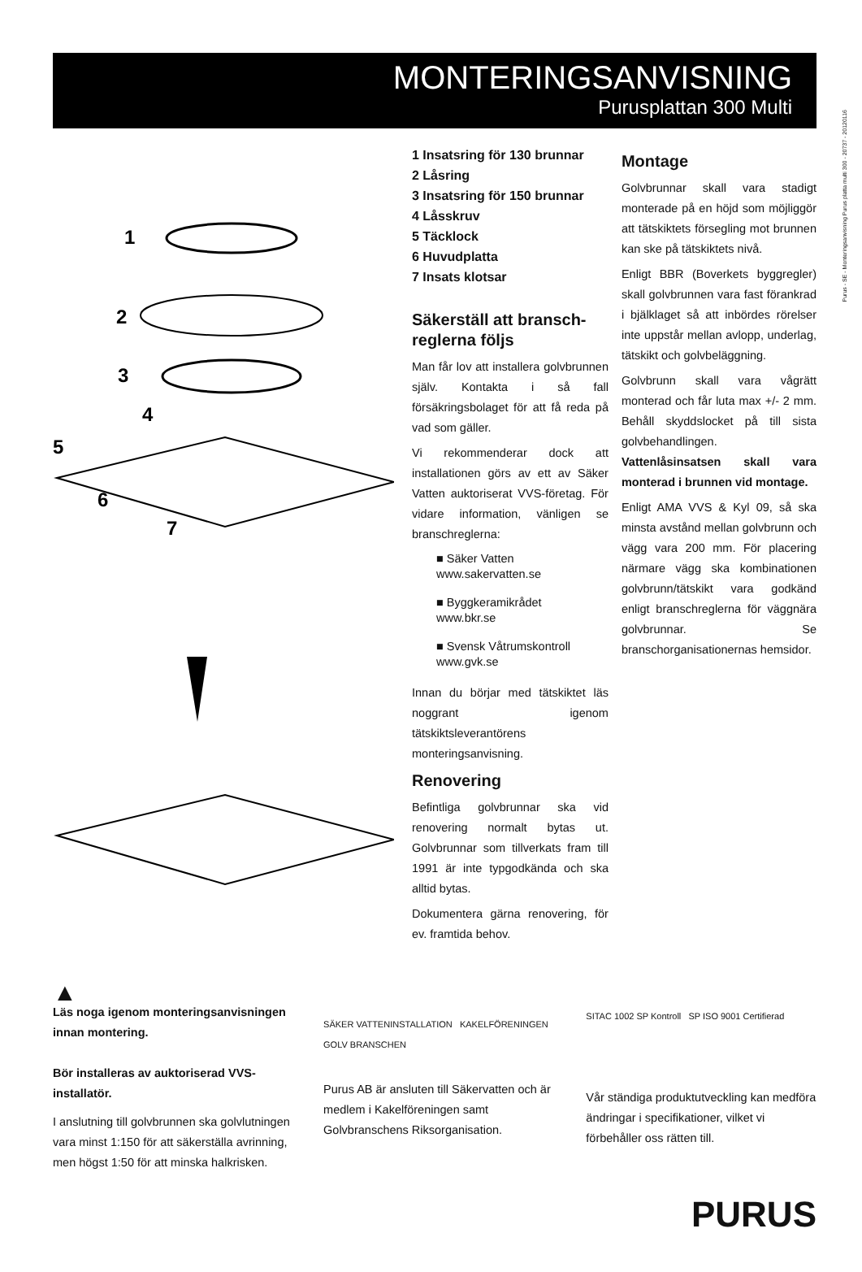Purus - SE - Monteringsanvisning Purus platta multi 300 - 20737 - 20120116
MONTERINGSANVISNING
Purusplattan 300 Multi
1
2
3
4
5
6
7
1 Insatsring för 130 brunnar
2 Låsring
3 Insatsring för 150 brunnar
4 Låsskruv
5 Täcklock
6 Huvudplatta
7 Insats klotsar
Säkerställ att bransch-reglerna följs
Man får lov att installera golvbrunnen själv. Kontakta i så fall försäkringsbolaget för att få reda på vad som gäller.
Vi rekommenderar dock att installationen görs av ett av Säker Vatten auktoriserat VVS-företag. För vidare information, vänligen se branschreglerna:
■ Säker Vatten
www.sakervatten.se
■ Byggkeramikrådet
www.bkr.se
■ Svensk Våtrumskontroll
www.gvk.se
Innan du börjar med tätskiktet läs noggrant igenom tätskiktsleverantörens monteringsanvisning.
Renovering
Befintliga golvbrunnar ska vid renovering normalt bytas ut. Golvbrunnar som tillverkats fram till 1991 är inte typgodkända och ska alltid bytas.
Dokumentera gärna renovering, för ev. framtida behov.
Montage
Golvbrunnar skall vara stadigt monterade på en höjd som möjliggör att tätskiktets försegling mot brunnen kan ske på tätskiktets nivå.
Enligt BBR (Boverkets byggregler) skall golvbrunnen vara fast förankrad i bjälklaget så att inbördes rörelser inte uppstår mellan avlopp, underlag, tätskikt och golvbeläggning.
Golvbrunn skall vara vågrätt monterad och får luta max +/- 2 mm. Behåll skyddslocket på till sista golvbehandlingen. Vattenlåsinsatsen skall vara monterad i brunnen vid montage.
Enligt AMA VVS & Kyl 09, så ska minsta avstånd mellan golvbrunn och vägg vara 200 mm. För placering närmare vägg ska kombinationen golvbrunn/tätskikt vara godkänd enligt branschreglerna för väggnära golvbrunnar. Se branschorganisationernas hemsidor.
▲
Läs noga igenom monteringsanvisningen innan montering.
Bör installeras av auktoriserad VVS-installatör.
I anslutning till golvbrunnen ska golvlutningen vara minst 1:150 för att säkerställa avrinning, men högst 1:50 för att minska halkrisken.
SÄKER VATTENINSTALLATION KAKELFÖRENINGEN GOLV BRANSCHEN
Purus AB är ansluten till Säkervatten och är medlem i Kakelföreningen samt Golvbranschens Riksorganisation.
SITAC 1002 SP Kontroll SP ISO 9001 Certifierad
Vår ständiga produktutveckling kan medföra ändringar i specifikationer, vilket vi förbehåller oss rätten till.
PURUS